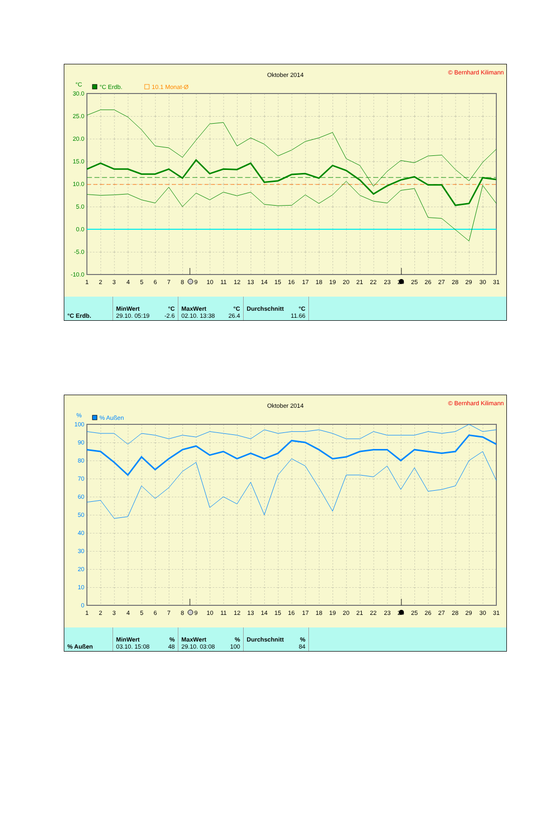Oktober 2014
© Bernhard Kilimann
°C
°C Erdb.
10.1 Monat-Ø
30.0
25.0
20.0
15.0
10.0
5.0
0.0
-5.0
-10.0
1
2
3
4
5
6
7
8
9
10
11
12
13
14
15
16
17
18
19
20
21
22
23
24
25
26
27
28
29
30
31
| °C Erdb. | MinWert °C 29.10. 05:19 -2.6 | MaxWert °C 02.10. 13:38 26.4 | Durchschnitt °C 11.66 | |
Oktober 2014
© Bernhard Kilimann
%
% Außen
100
90
80
70
60
50
40
30
20
10
0
1
2
3
4
5
6
7
8
9
10
11
12
13
14
15
16
17
18
19
20
21
22
23
24
25
26
27
28
29
30
31
| % Außen | MinWert % 03.10. 15:08 48 | MaxWert % 29.10. 03:08 100 | Durchschnitt % 84 | |